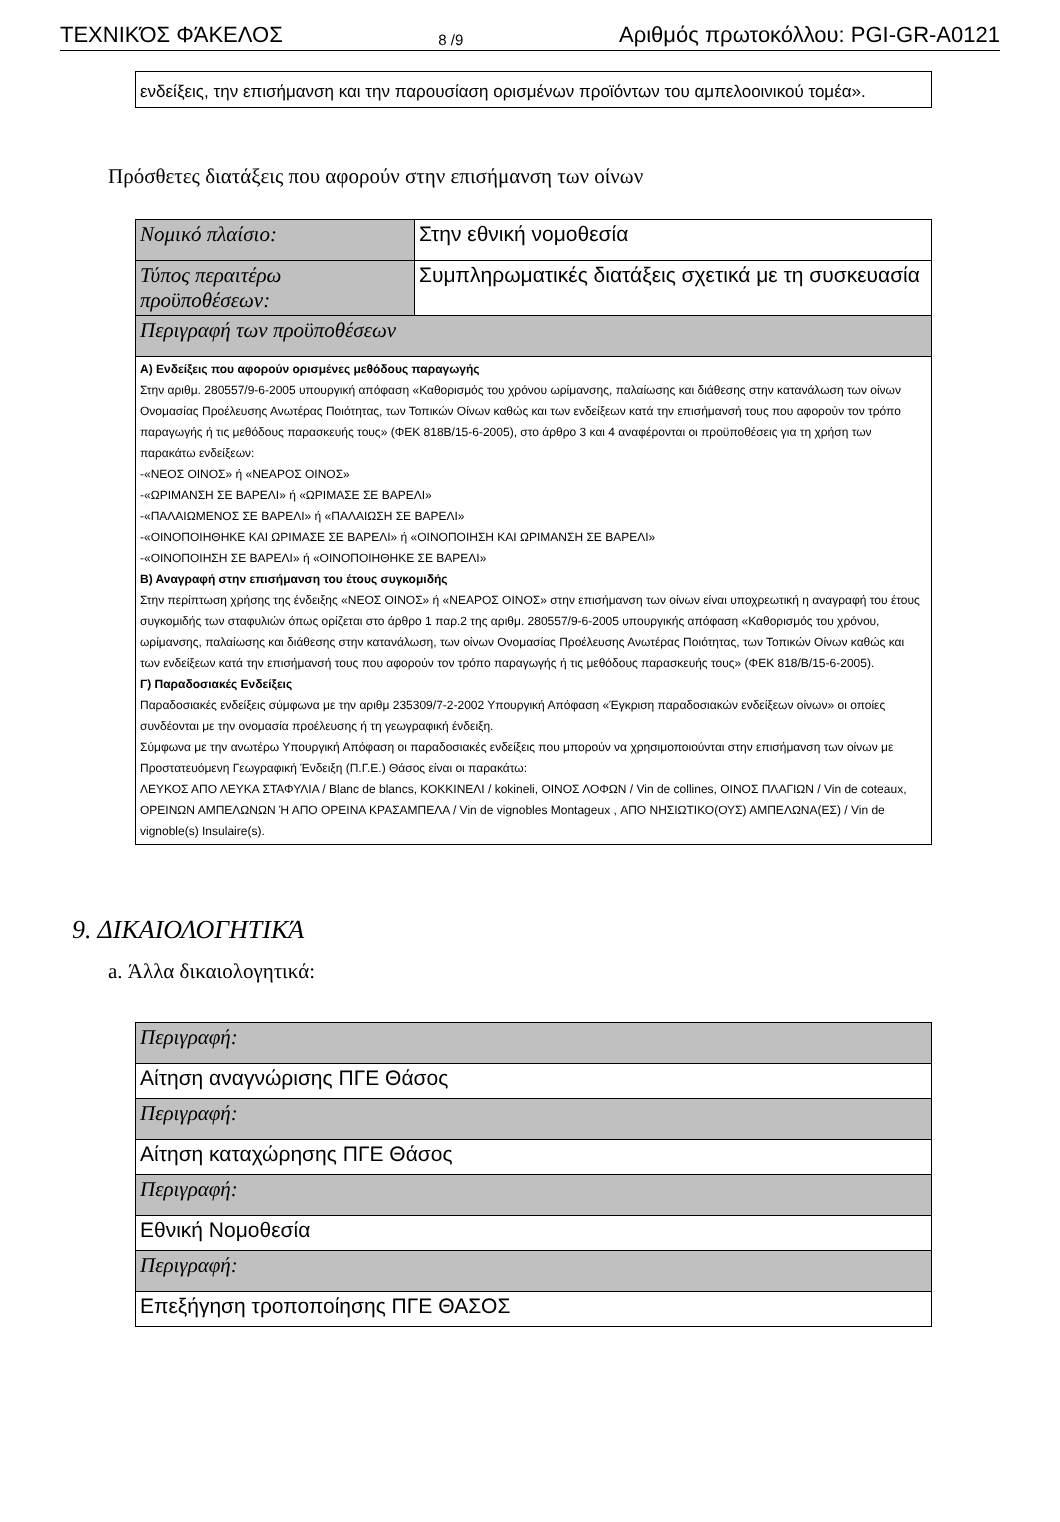ΤΕΧΝΙΚΌΣ ΦΆΚΕΛΟΣ 8 /9 Αριθμός πρωτοκόλλου: PGI-GR-A0121
ενδείξεις, την επισήμανση και την παρουσίαση ορισμένων προϊόντων του αμπελοοινικού τομέα».
Πρόσθετες διατάξεις που αφορούν στην επισήμανση των οίνων
| Νομικό πλαίσιο: | Στην εθνική νομοθεσία |
| Τύπος περαιτέρω προϋποθέσεων: | Συμπληρωματικές διατάξεις σχετικά με τη συσκευασία |
| Περιγραφή των προϋποθέσεων | |
| Α) Ενδείξεις που αφορούν ορισμένες μεθόδους παραγωγής Στην αριθμ. 280557/9-6-2005 υπουργική απόφαση «Καθορισμός του χρόνου ωρίμανσης, παλαίωσης και διάθεσης στην κατανάλωση των οίνων Ονομασίας Προέλευσης Ανωτέρας Ποιότητας, των Τοπικών Οίνων καθώς και των ενδείξεων κατά την επισήμανσή τους που αφορούν τον τρόπο παραγωγής ή τις μεθόδους παρασκευής τους» (ΦΕΚ 818Β/15-6-2005), στο άρθρο 3 και 4 αναφέρονται οι προϋποθέσεις για τη χρήση των παρακάτω ενδείξεων: -«ΝΕΟΣ ΟΙΝΟΣ» ή «ΝΕΑΡΟΣ ΟΙΝΟΣ» -«ΩΡΙΜΑΝΣΗ ΣΕ ΒΑΡΕΛΙ» ή «ΩΡΙΜΑΣΕ ΣΕ ΒΑΡΕΛΙ» -«ΠΑΛΑΙΩΜΕΝΟΣ ΣΕ ΒΑΡΕΛΙ» ή «ΠΑΛΑΙΩΣΗ ΣΕ ΒΑΡΕΛΙ» -«ΟΙΝΟΠΟΙΗΘΗΚΕ ΚΑΙ ΩΡΙΜΑΣΕ ΣΕ ΒΑΡΕΛΙ» ή «ΟΙΝΟΠΟΙΗΣΗ ΚΑΙ ΩΡΙΜΑΝΣΗ ΣΕ ΒΑΡΕΛΙ» -«ΟΙΝΟΠΟΙΗΣΗ ΣΕ ΒΑΡΕΛΙ» ή «ΟΙΝΟΠΟΙΗΘΗΚΕ ΣΕ ΒΑΡΕΛΙ» Β) Αναγραφή στην επισήμανση του έτους συγκομιδής Στην περίπτωση χρήσης της ένδειξης «ΝΕΟΣ ΟΙΝΟΣ» ή «ΝΕΑΡΟΣ ΟΙΝΟΣ» στην επισήμανση των οίνων είναι υποχρεωτική η αναγραφή του έτους συγκομιδής των σταφυλιών όπως ορίζεται στο άρθρο 1 παρ.2 της αριθμ. 280557/9-6-2005 υπουργικής απόφαση «Καθορισμός του χρόνου, ωρίμανσης, παλαίωσης και διάθεσης στην κατανάλωση, των οίνων Ονομασίας Προέλευσης Ανωτέρας Ποιότητας, των Τοπικών Οίνων καθώς και των ενδείξεων κατά την επισήμανσή τους που αφορούν τον τρόπο παραγωγής ή τις μεθόδους παρασκευής τους» (ΦΕΚ 818/Β/15-6-2005). Γ) Παραδοσιακές Ενδείξεις Παραδοσιακές ενδείξεις σύμφωνα με την αριθμ 235309/7-2-2002 Υπουργική Απόφαση «Έγκριση παραδοσιακών ενδείξεων οίνων» οι οποίες συνδέονται με την ονομασία προέλευσης ή τη γεωγραφική ένδειξη. Σύμφωνα με την ανωτέρω Υπουργική Απόφαση οι παραδοσιακές ενδείξεις που μπορούν να χρησιμοποιούνται στην επισήμανση των οίνων με Προστατευόμενη Γεωγραφική Ένδειξη (Π.Γ.Ε.) Θάσος είναι οι παρακάτω: ΛΕΥΚΟΣ ΑΠΟ ΛΕΥΚΑ ΣΤΑΦΥΛΙΑ / Blanc de blancs, ΚΟΚΚΙΝΕΛΙ / kokineli, ΟΙΝΟΣ ΛΟΦΩΝ / Vin de collines, ΟΙΝΟΣ ΠΛΑΓΙΩΝ / Vin de coteaux, ΟΡΕΙΝΩΝ ΑΜΠΕΛΩΝΩΝ Ή ΑΠΟ ΟΡΕΙΝΑ ΚΡΑΣΑΜΠΕΛΑ / Vin de vignobles Montageux , ΑΠΟ ΝΗΣΙΩΤΙΚΟ(ΟΥΣ) ΑΜΠΕΛΩΝΑ(ΕΣ) / Vin de vignoble(s) Insulaire(s). | |
9. ΔΙΚΑΙΟΛΟΓΗΤΙΚΆ
a. Άλλα δικαιολογητικά:
| Περιγραφή: |
| Αίτηση αναγνώρισης ΠΓΕ Θάσος |
| Περιγραφή: |
| Αίτηση καταχώρησης ΠΓΕ Θάσος |
| Περιγραφή: |
| Εθνική Νομοθεσία |
| Περιγραφή: |
| Επεξήγηση τροποποίησης ΠΓΕ ΘΑΣΟΣ |